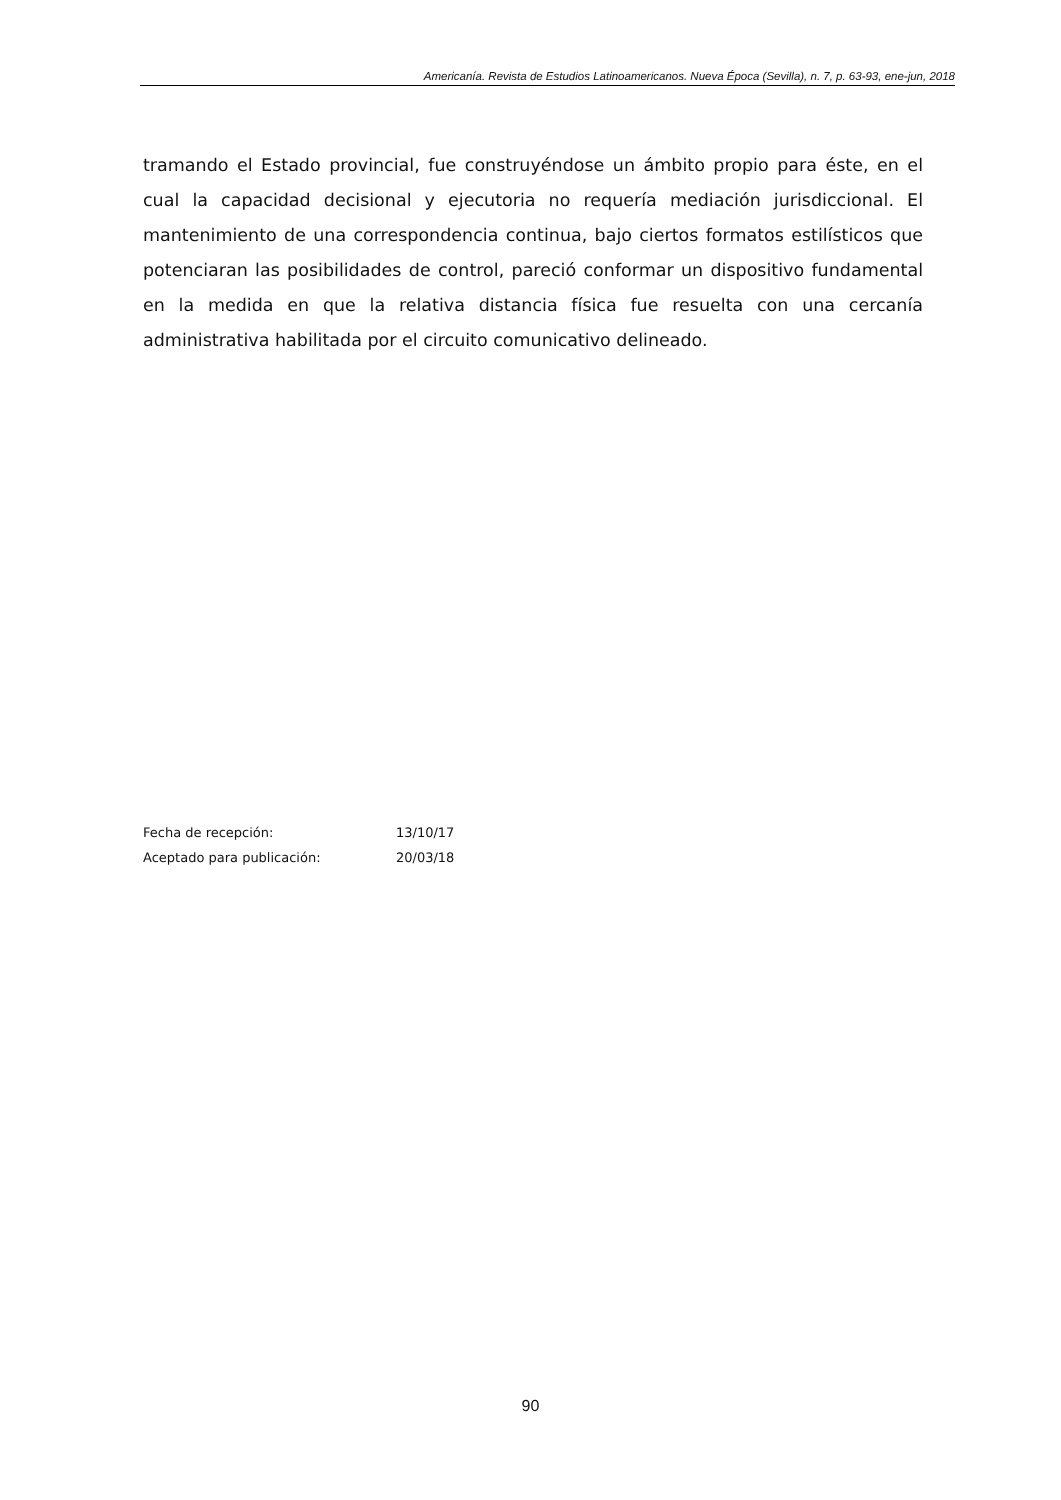Americanía. Revista de Estudios Latinoamericanos. Nueva Época (Sevilla), n. 7, p. 63-93, ene-jun, 2018
tramando el Estado provincial, fue construyéndose un ámbito propio para éste, en el cual la capacidad decisional y ejecutoria no requería mediación jurisdiccional. El mantenimiento de una correspondencia continua, bajo ciertos formatos estilísticos que potenciaran las posibilidades de control, pareció conformar un dispositivo fundamental en la medida en que la relativa distancia física fue resuelta con una cercanía administrativa habilitada por el circuito comunicativo delineado.
| Fecha de recepción: | 13/10/17 |
| Aceptado para publicación: | 20/03/18 |
90